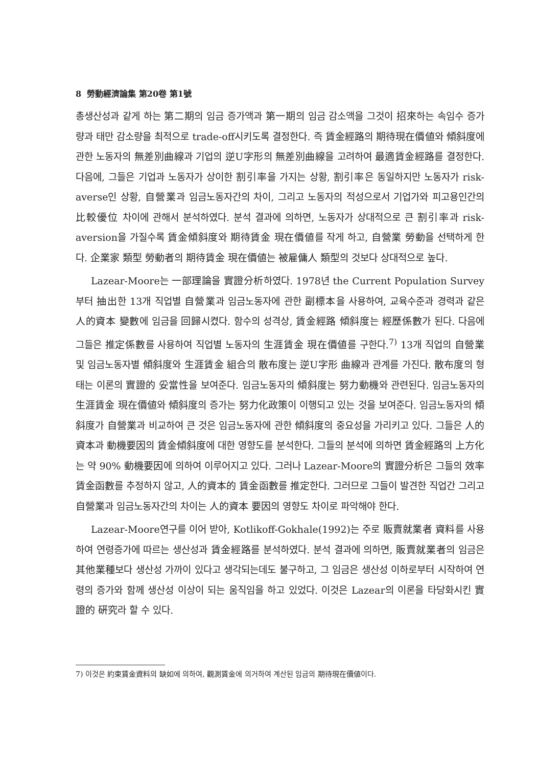8 勞動經濟論集 第20卷 第1號
총생산성과 같게 하는 第二期의 임금 증가액과 第一期의 임금 감소액을 그것이 招來하는 속임수 증가량과 태만 감소량을 최적으로 trade-off시키도록 결정한다. 즉 賃金經路의 期待現在價値와 傾斜度에 관한 노동자의 無差別曲線과 기업의 逆U字形의 無差別曲線을 고려하여 最適賃金經路를 결정한다. 다음에, 그들은 기업과 노동자가 상이한 割引率을 가지는 상황, 割引率은 동일하지만 노동자가 risk-averse인 상황, 自營業과 임금노동자간의 차이, 그리고 노동자의 적성으로서 기업가와 피고용인간의 比較優位 차이에 관해서 분석하였다. 분석 결과에 의하면, 노동자가 상대적으로 큰 割引率과 risk-aversion을 가질수록 賃金傾斜度와 期待賃金 現在價値를 작게 하고, 自營業 勞動을 선택하게 한다. 企業家 類型 勞動者의 期待賃金 現在價値는 被雇傭人 類型의 것보다 상대적으로 높다.
Lazear-Moore는 一部理論을 實證分析하였다. 1978년 the Current Population Survey 부터 抽出한 13개 직업별 自營業과 임금노동자에 관한 副標本을 사용하여, 교육수준과 경력과 같은 人的資本 變數에 임금을 回歸시켰다. 함수의 성격상, 賃金經路 傾斜度는 經歷係數가 된다. 다음에 그들은 推定係數를 사용하여 직업별 노동자의 生涯賃金 現在價値를 구한다.<sup>7)</sup> 13개 직업의 自營業 및 임금노동자별 傾斜度와 生涯賃金 組合의 散布度는 逆U字形 曲線과 관계를 가진다. 散布度의 형태는 이론의 實證的 妥當性을 보여준다. 임금노동자의 傾斜度는 努力動機와 관련된다. 임금노동자의 生涯賃金 現在價値와 傾斜度의 증가는 努力化政策이 이행되고 있는 것을 보여준다. 임금노동자의 傾斜度가 自營業과 비교하여 큰 것은 임금노동자에 관한 傾斜度의 중요성을 가리키고 있다. 그들은 人的資本과 動機要因의 賃金傾斜度에 대한 영향도를 분석한다. 그들의 분석에 의하면 賃金經路의 上方化는 약 90% 動機要因에 의하여 이루어지고 있다. 그러나 Lazear-Moore의 實證分析은 그들의 效率賃金函數를 추정하지 않고, 人的資本的 賃金函數를 推定한다. 그러므로 그들이 발견한 직업간 그리고 自營業과 임금노동자간의 차이는 人的資本 要因의 영향도 차이로 파악해야 한다.
Lazear-Moore연구를 이어 받아, Kotlikoff-Gokhale(1992)는 주로 販賣就業者 資料를 사용하여 연령증가에 따르는 생산성과 賃金經路를 분석하였다. 분석 결과에 의하면, 販賣就業者의 임금은 其他業種보다 생산성 가까이 있다고 생각되는데도 불구하고, 그 임금은 생산성 이하로부터 시작하여 연령의 증가와 함께 생산성 이상이 되는 움직임을 하고 있었다. 이것은 Lazear의 이론을 타당화시킨 實證的 硏究라 할 수 있다.
7) 이것은 約束賃金資料의 缺如에 의하여, 觀測賃金에 의거하여 계산된 임금의 期待現在價値이다.